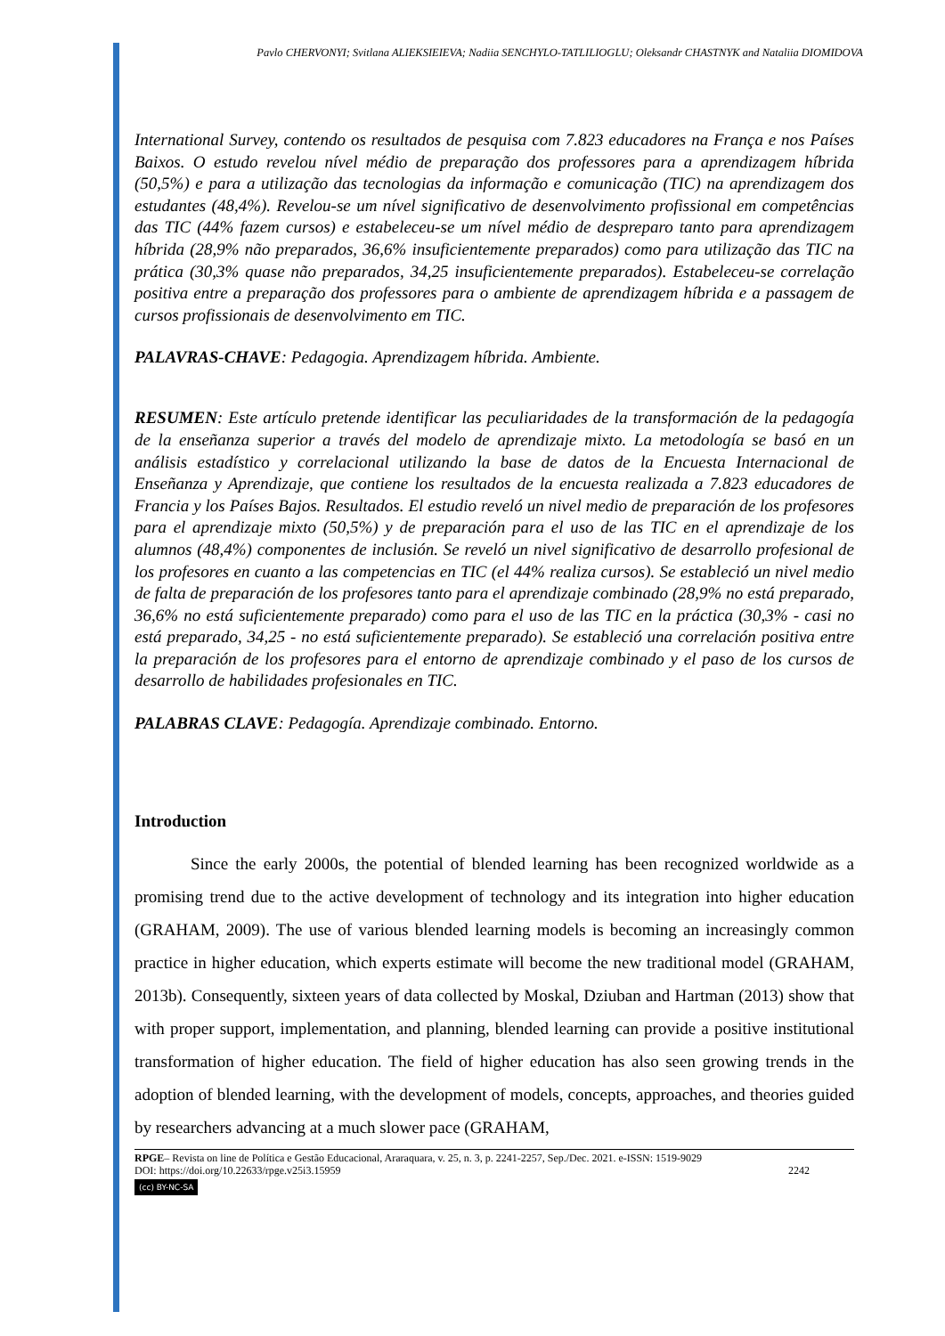Pavlo CHERVONYI; Svitlana ALIEKSIEIEVA; Nadiia SENCHYLO-TATLILIOGLU; Oleksandr CHASTNYK and Nataliia DIOMIDOVA
International Survey, contendo os resultados de pesquisa com 7.823 educadores na França e nos Países Baixos. O estudo revelou nível médio de preparação dos professores para a aprendizagem híbrida (50,5%) e para a utilização das tecnologias da informação e comunicação (TIC) na aprendizagem dos estudantes (48,4%). Revelou-se um nível significativo de desenvolvimento profissional em competências das TIC (44% fazem cursos) e estabeleceu-se um nível médio de despreparo tanto para aprendizagem híbrida (28,9% não preparados, 36,6% insuficientemente preparados) como para utilização das TIC na prática (30,3% quase não preparados, 34,25 insuficientemente preparados). Estabeleceu-se correlação positiva entre a preparação dos professores para o ambiente de aprendizagem híbrida e a passagem de cursos profissionais de desenvolvimento em TIC.
PALAVRAS-CHAVE: Pedagogia. Aprendizagem híbrida. Ambiente.
RESUMEN: Este artículo pretende identificar las peculiaridades de la transformación de la pedagogía de la enseñanza superior a través del modelo de aprendizaje mixto. La metodología se basó en un análisis estadístico y correlacional utilizando la base de datos de la Encuesta Internacional de Enseñanza y Aprendizaje, que contiene los resultados de la encuesta realizada a 7.823 educadores de Francia y los Países Bajos. Resultados. El estudio reveló un nivel medio de preparación de los profesores para el aprendizaje mixto (50,5%) y de preparación para el uso de las TIC en el aprendizaje de los alumnos (48,4%) componentes de inclusión. Se reveló un nivel significativo de desarrollo profesional de los profesores en cuanto a las competencias en TIC (el 44% realiza cursos). Se estableció un nivel medio de falta de preparación de los profesores tanto para el aprendizaje combinado (28,9% no está preparado, 36,6% no está suficientemente preparado) como para el uso de las TIC en la práctica (30,3% - casi no está preparado, 34,25 - no está suficientemente preparado). Se estableció una correlación positiva entre la preparación de los profesores para el entorno de aprendizaje combinado y el paso de los cursos de desarrollo de habilidades profesionales en TIC.
PALABRAS CLAVE: Pedagogía. Aprendizaje combinado. Entorno.
Introduction
Since the early 2000s, the potential of blended learning has been recognized worldwide as a promising trend due to the active development of technology and its integration into higher education (GRAHAM, 2009). The use of various blended learning models is becoming an increasingly common practice in higher education, which experts estimate will become the new traditional model (GRAHAM, 2013b). Consequently, sixteen years of data collected by Moskal, Dziuban and Hartman (2013) show that with proper support, implementation, and planning, blended learning can provide a positive institutional transformation of higher education. The field of higher education has also seen growing trends in the adoption of blended learning, with the development of models, concepts, approaches, and theories guided by researchers advancing at a much slower pace (GRAHAM,
RPGE– Revista on line de Política e Gestão Educacional, Araraquara, v. 25, n. 3, p. 2241-2257, Sep./Dec. 2021. e-ISSN: 1519-9029
DOI: https://doi.org/10.22633/rpge.v25i3.15959 2242
(cc) BY-NC-SA